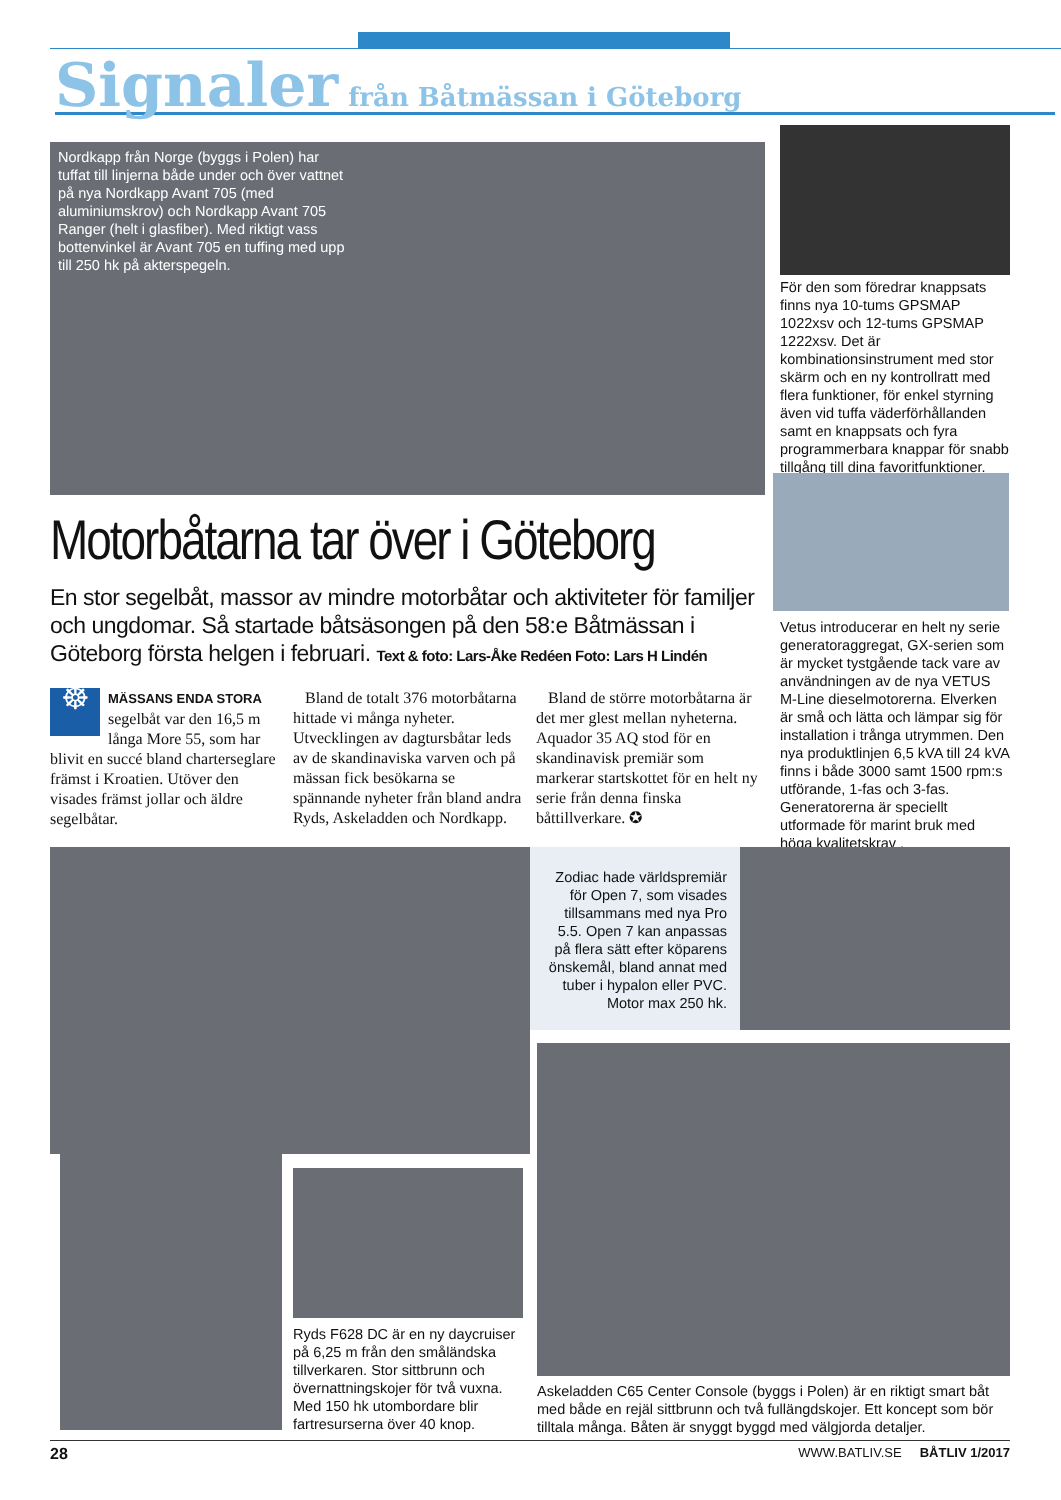Signaler från Båtmässan i Göteborg
Nordkapp från Norge (byggs i Polen) har tuffat till linjerna både under och över vattnet på nya Nordkapp Avant 705 (med aluminiumskrov) och Nordkapp Avant 705 Ranger (helt i glasfiber). Med riktigt vass bottenvinkel är Avant 705 en tuffing med upp till 250 hk på akterspegeln.
För den som föredrar knappsats finns nya 10-tums GPSMAP 1022xsv och 12-tums GPSMAP 1222xsv. Det är kombinationsinstrument med stor skärm och en ny kontrollratt med flera funktioner, för enkel styrning även vid tuffa väderförhållanden samt en knappsats och fyra programmerbara knappar för snabb tillgång till dina favoritfunktioner.
Vetus introducerar en helt ny serie generatoraggregat, GX-serien som är mycket tystgående tack vare av användningen av de nya VETUS M-Line dieselmotorerna. Elverken är små och lätta och lämpar sig för installation i trånga utrymmen. Den nya produktlinjen 6,5 kVA till 24 kVA finns i både 3000 samt 1500 rpm:s utförande, 1-fas och 3-fas. Generatorerna är speciellt utformade för marint bruk med höga kvalitetskrav .
Motorbåtarna tar över i Göteborg
En stor segelbåt, massor av mindre motorbåtar och aktiviteter för familjer och ungdomar. Så startade båtsäsongen på den 58:e Båtmässan i Göteborg första helgen i februari. Text & foto: Lars-Åke Redéen Foto: Lars H Lindén
☸ MÄSSANS ENDA STORA segelbåt var den 16,5 m långa More 55, som har blivit en succé bland charterseglare främst i Kroatien. Utöver den visades främst jollar och äldre segelbåtar.
Bland de totalt 376 motorbåtarna hittade vi många nyheter. Utvecklingen av dagtursbåtar leds av de skandinaviska varven och på mässan fick besökarna se spännande nyheter från bland andra Ryds, Askeladden och Nordkapp.
Bland de större motorbåtarna är det mer glest mellan nyheterna. Aquador 35 AQ stod för en skandinavisk premiär som markerar startskottet för en helt ny serie från denna finska båttillverkare. ✪
Zodiac hade världspremiär för Open 7, som visades tillsammans med nya Pro 5.5. Open 7 kan anpassas på flera sätt efter köparens önskemål, bland annat med tuber i hypalon eller PVC. Motor max 250 hk.
Ryds F628 DC är en ny daycruiser på 6,25 m från den småländska tillverkaren. Stor sittbrunn och övernattningskojer för två vuxna. Med 150 hk utombordare blir fartresurserna över 40 knop.
Askeladden C65 Center Console (byggs i Polen) är en riktigt smart båt med både en rejäl sittbrunn och två fullängdskojer. Ett koncept som bör tilltala många. Båten är snyggt byggd med välgjorda detaljer.
28 WWW.BATLIV.SE BÅTLIV 1/2017